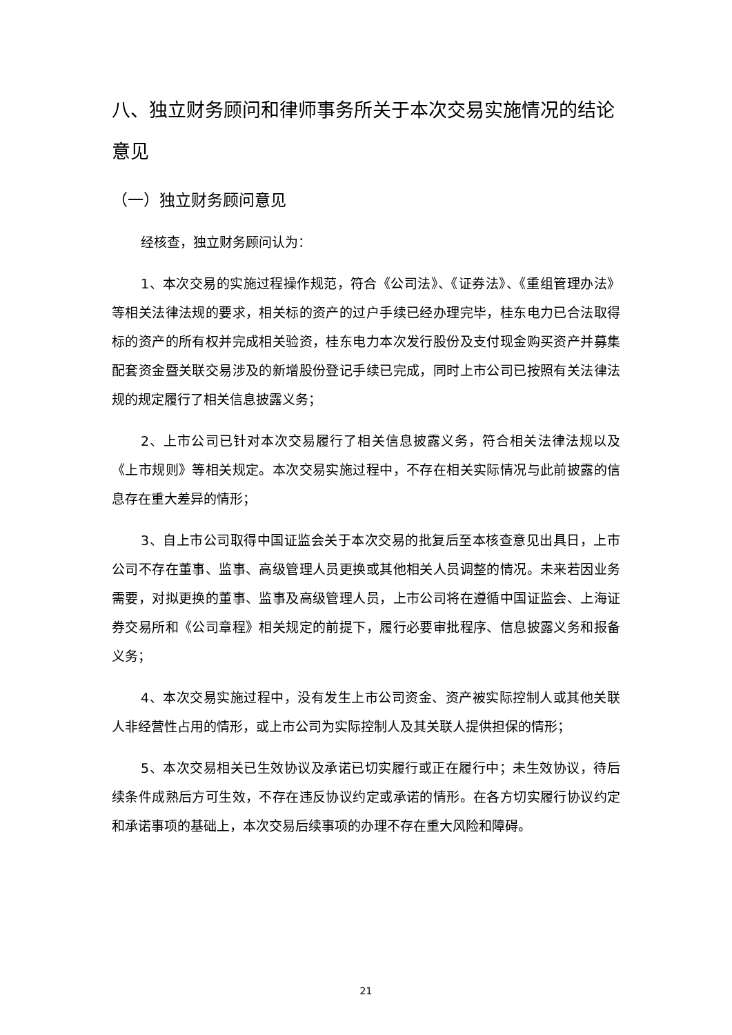八、独立财务顾问和律师事务所关于本次交易实施情况的结论意见
（一）独立财务顾问意见
经核查，独立财务顾问认为：
1、本次交易的实施过程操作规范，符合《公司法》、《证券法》、《重组管理办法》等相关法律法规的要求，相关标的资产的过户手续已经办理完毕，桂东电力已合法取得标的资产的所有权并完成相关验资，桂东电力本次发行股份及支付现金购买资产并募集配套资金暨关联交易涉及的新增股份登记手续已完成，同时上市公司已按照有关法律法规的规定履行了相关信息披露义务；
2、上市公司已针对本次交易履行了相关信息披露义务，符合相关法律法规以及《上市规则》等相关规定。本次交易实施过程中，不存在相关实际情况与此前披露的信息存在重大差异的情形；
3、自上市公司取得中国证监会关于本次交易的批复后至本核查意见出具日，上市公司不存在董事、监事、高级管理人员更换或其他相关人员调整的情况。未来若因业务需要，对拟更换的董事、监事及高级管理人员，上市公司将在遵循中国证监会、上海证券交易所和《公司章程》相关规定的前提下，履行必要审批程序、信息披露义务和报备义务；
4、本次交易实施过程中，没有发生上市公司资金、资产被实际控制人或其他关联人非经营性占用的情形，或上市公司为实际控制人及其关联人提供担保的情形；
5、本次交易相关已生效协议及承诺已切实履行或正在履行中；未生效协议，待后续条件成熟后方可生效，不存在违反协议约定或承诺的情形。在各方切实履行协议约定和承诺事项的基础上，本次交易后续事项的办理不存在重大风险和障碍。
21